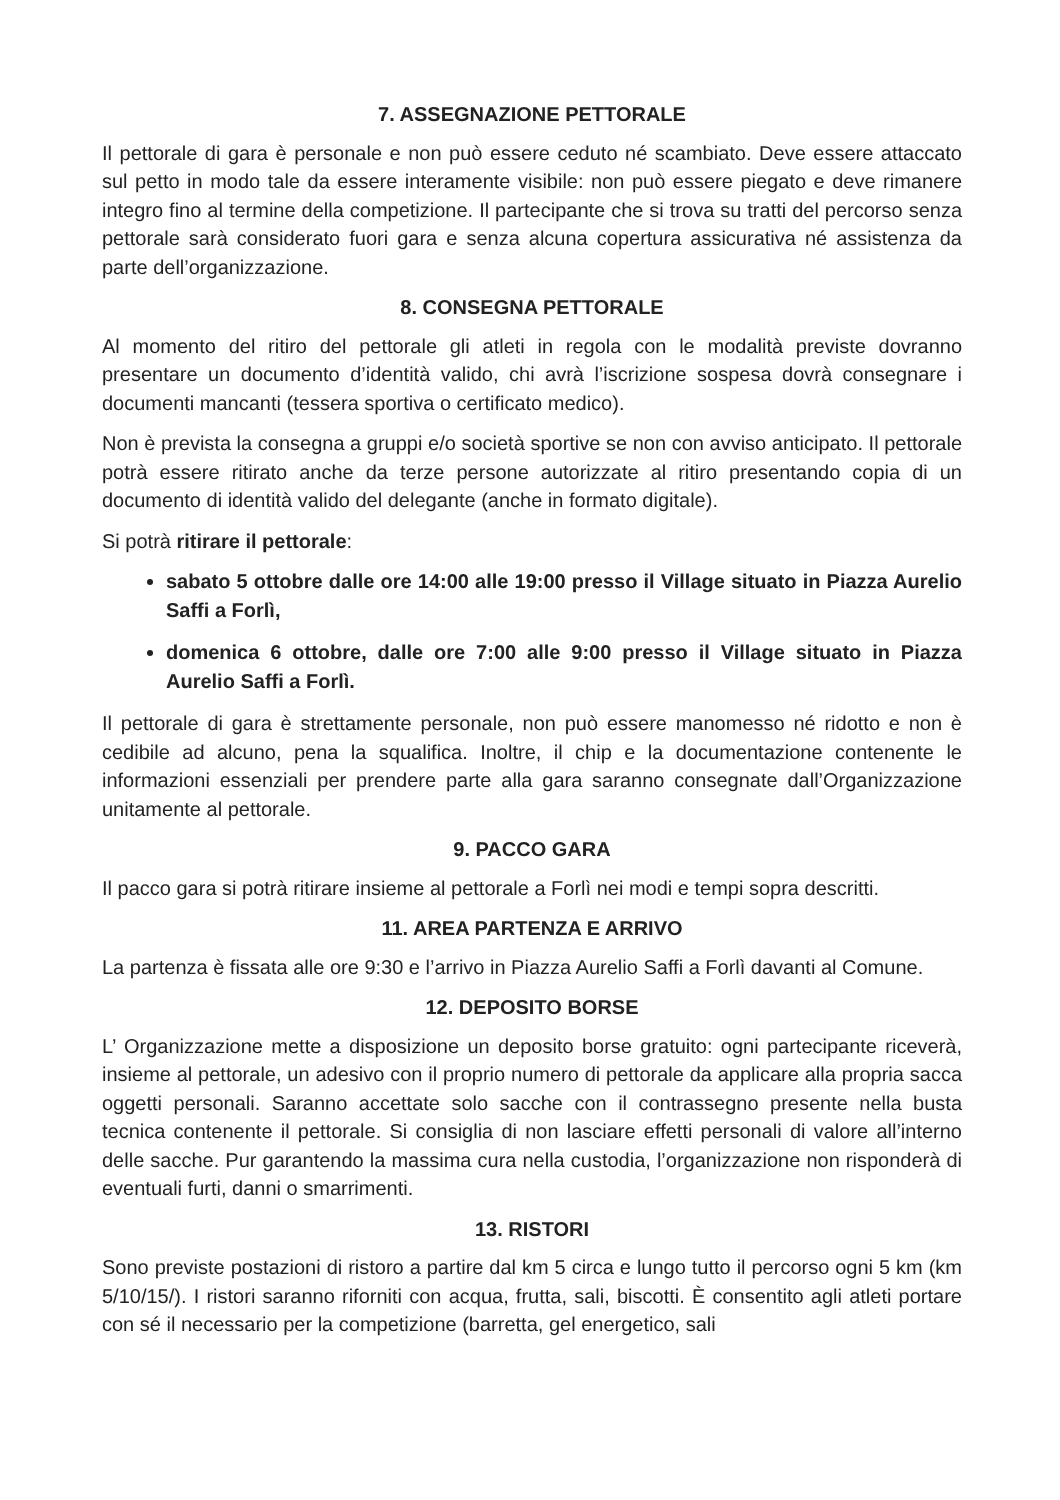7. ASSEGNAZIONE PETTORALE
Il pettorale di gara è personale e non può essere ceduto né scambiato. Deve essere attaccato sul petto in modo tale da essere interamente visibile: non può essere piegato e deve rimanere integro fino al termine della competizione. Il partecipante che si trova su tratti del percorso senza pettorale sarà considerato fuori gara e senza alcuna copertura assicurativa né assistenza da parte dell’organizzazione.
8. CONSEGNA PETTORALE
Al momento del ritiro del pettorale gli atleti in regola con le modalità previste dovranno presentare un documento d’identità valido, chi avrà l’iscrizione sospesa dovrà consegnare i documenti mancanti (tessera sportiva o certificato medico).
Non è prevista la consegna a gruppi e/o società sportive se non con avviso anticipato. Il pettorale potrà essere ritirato anche da terze persone autorizzate al ritiro presentando copia di un documento di identità valido del delegante (anche in formato digitale).
Si potrà ritirare il pettorale:
sabato 5 ottobre dalle ore 14:00 alle 19:00 presso il Village situato in Piazza Aurelio Saffi a Forlì,
domenica 6 ottobre, dalle ore 7:00 alle 9:00 presso il Village situato in Piazza Aurelio Saffi a Forlì.
Il pettorale di gara è strettamente personale, non può essere manomesso né ridotto e non è cedibile ad alcuno, pena la squalifica. Inoltre, il chip e la documentazione contenente le informazioni essenziali per prendere parte alla gara saranno consegnate dall’Organizzazione unitamente al pettorale.
9. PACCO GARA
Il pacco gara si potrà ritirare insieme al pettorale a Forlì nei modi e tempi sopra descritti.
11. AREA PARTENZA E ARRIVO
La partenza è fissata alle ore 9:30 e l’arrivo in Piazza Aurelio Saffi a Forlì davanti al Comune.
12. DEPOSITO BORSE
L’ Organizzazione mette a disposizione un deposito borse gratuito: ogni partecipante riceverà, insieme al pettorale, un adesivo con il proprio numero di pettorale da applicare alla propria sacca oggetti personali. Saranno accettate solo sacche con il contrassegno presente nella busta tecnica contenente il pettorale. Si consiglia di non lasciare effetti personali di valore all’interno delle sacche. Pur garantendo la massima cura nella custodia, l’organizzazione non risponderà di eventuali furti, danni o smarrimenti.
13. RISTORI
Sono previste postazioni di ristoro a partire dal km 5 circa e lungo tutto il percorso ogni 5 km (km 5/10/15/). I ristori saranno riforniti con acqua, frutta, sali, biscotti. È consentito agli atleti portare con sé il necessario per la competizione (barretta, gel energetico, sali